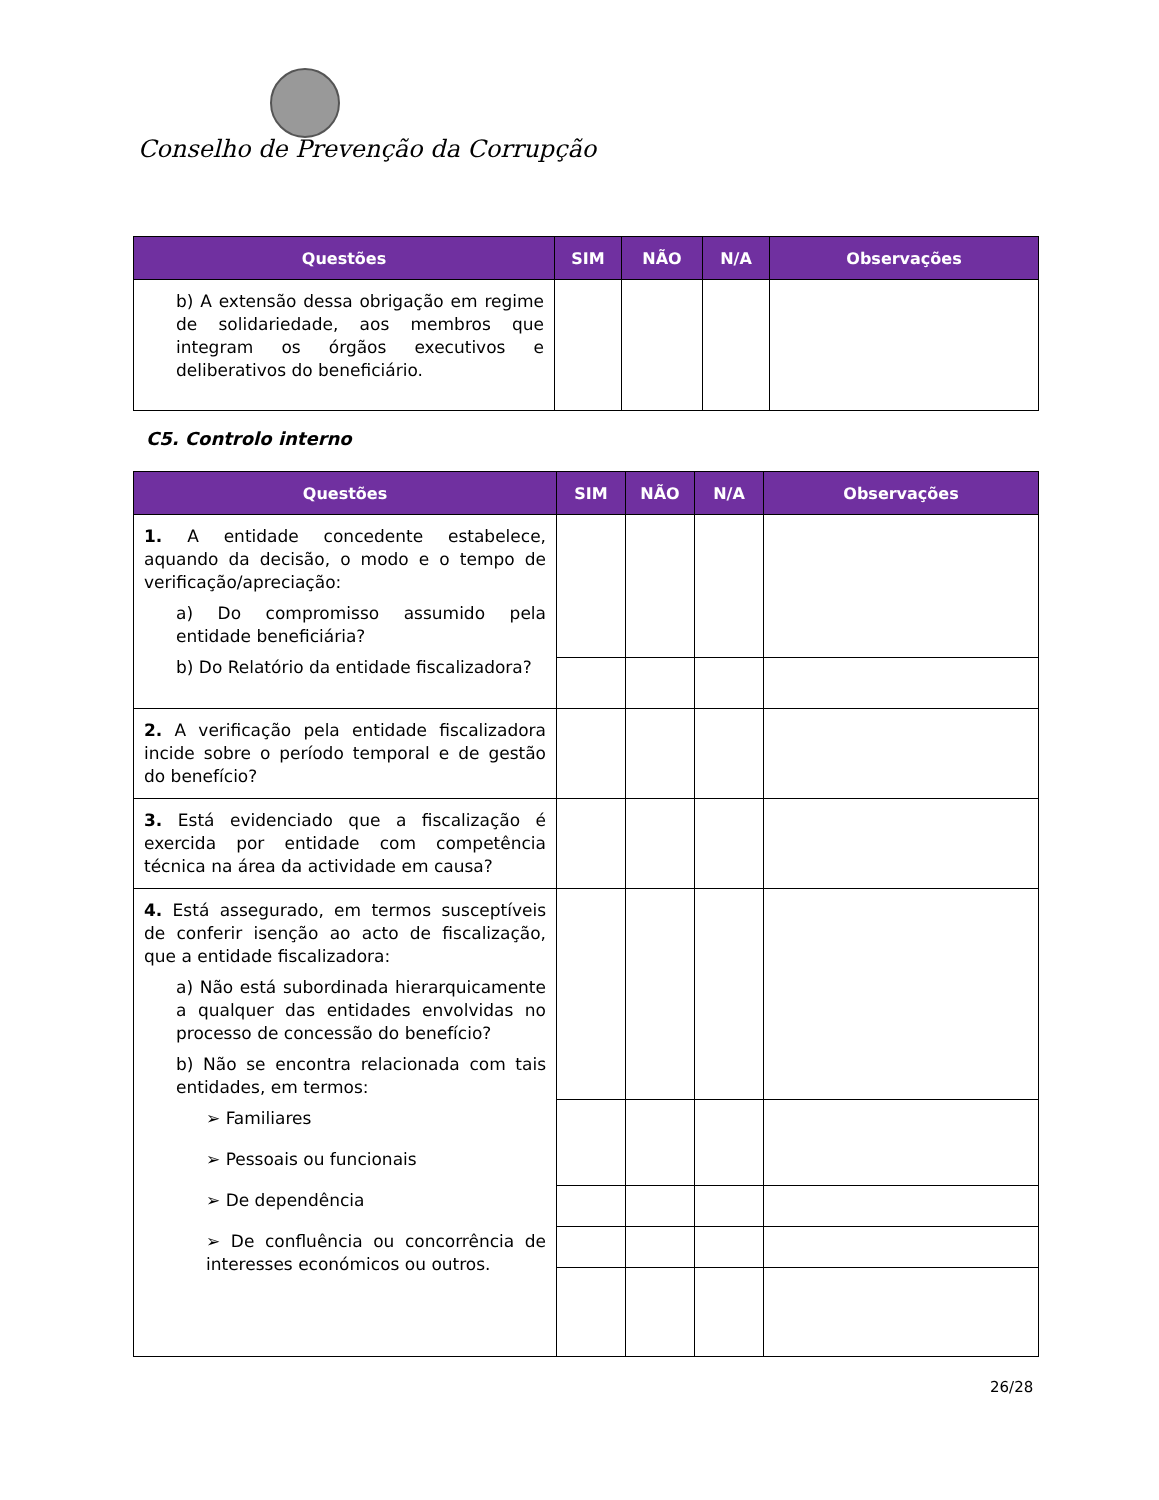Conselho de Prevenção da Corrupção
| Questões | SIM | NÃO | N/A | Observações |
| --- | --- | --- | --- | --- |
| b) A extensão dessa obrigação em regime de solidariedade, aos membros que integram os órgãos executivos e deliberativos do beneficiário. | | | | |
C5. Controlo interno
| Questões | SIM | NÃO | N/A | Observações |
| --- | --- | --- | --- | --- |
| 1. A entidade concedente estabelece, aquando da decisão, o modo e o tempo de verificação/apreciação: a) Do compromisso assumido pela entidade beneficiária? b) Do Relatório da entidade fiscalizadora? | | | | |
| 2. A verificação pela entidade fiscalizadora incide sobre o período temporal e de gestão do benefício? | | | | |
| 3. Está evidenciado que a fiscalização é exercida por entidade com competência técnica na área da actividade em causa? | | | | |
| 4. Está assegurado, em termos susceptíveis de conferir isenção ao acto de fiscalização, que a entidade fiscalizadora: a) Não está subordinada hierarquicamente a qualquer das entidades envolvidas no processo de concessão do benefício? b) Não se encontra relacionada com tais entidades, em termos: ➢ Familiares ➢ Pessoais ou funcionais ➢ De dependência ➢ De confluência ou concorrência de interesses económicos ou outros. | | | | |
26/28